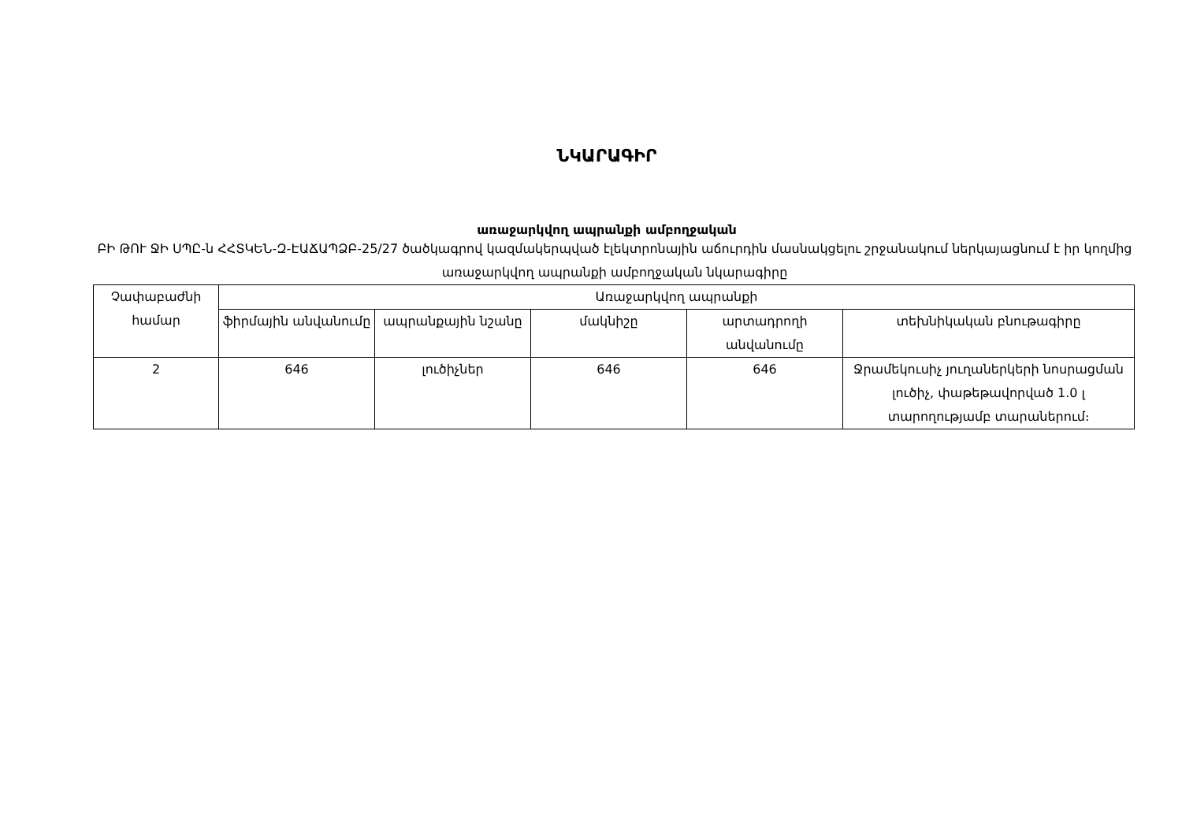ՆԿԱՐԱԳԻՐ
առաջարկվող ապրանքի ամբողջական
ԲԻ ԹՈՒ ՋԻ ՍՊԸ-ն ՀՀՏԿԵՆ-Զ-ԷԱՃԱՊՁԲ-25/27 ծածկագրով կազմակերպված էլեկտրոնային աճուրդին մասնակցելու շրջանակում ներկայացնում է իր կողմից առաջարկվող ապրանքի ամբողջական նկարագիրը
| Չափաբաժնի համար | Առաջարկվող ապրանքի | | | | |
| --- | --- | --- | --- | --- | --- |
| | ֆիրմային անվանումը | ապրանքային նշանը | մակնիշը | արտադրողի անվանումը | տեխնիկական բնութագիրը |
| 2 | 646 | լուծիչներ | 646 | 646 | Ջրամեկուսիչ յուղաներկերի նոսրացման լուծիչ, փաթեթավորված 1.0 լ տարողությամբ տարաներում։ |